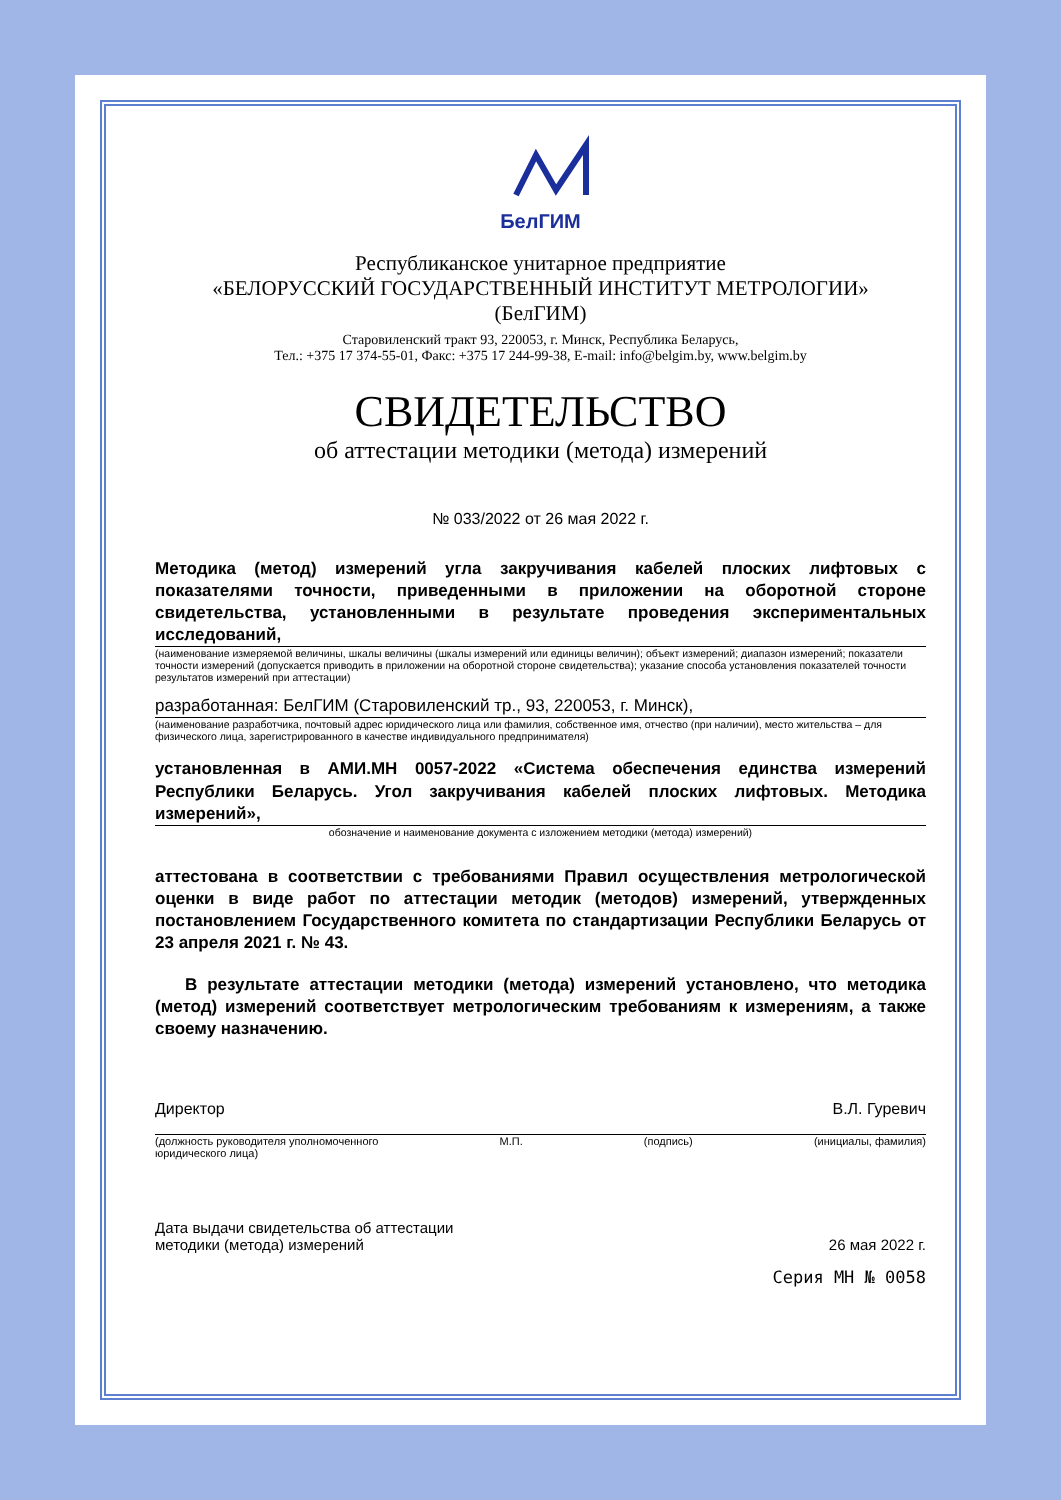БелГИМ
Республиканское унитарное предприятие
«БЕЛОРУССКИЙ ГОСУДАРСТВЕННЫЙ ИНСТИТУТ МЕТРОЛОГИИ»
(БелГИМ)
Старовиленский тракт 93, 220053, г. Минск, Республика Беларусь,
Тел.: +375 17 374-55-01, Факс: +375 17 244-99-38, E-mail: info@belgim.by, www.belgim.by
СВИДЕТЕЛЬСТВО
об аттестации методики (метода) измерений
№ 033/2022 от 26 мая 2022 г.
Методика (метод) измерений угла закручивания кабелей плоских лифтовых с показателями точности, приведенными в приложении на оборотной стороне свидетельства, установленными в результате проведения экспериментальных исследований,
(наименование измеряемой величины, шкалы величины (шкалы измерений или единицы величин); объект измерений; диапазон измерений; показатели точности измерений (допускается приводить в приложении на оборотной стороне свидетельства); указание способа установления показателей точности результатов измерений при аттестации)
разработанная: БелГИМ (Старовиленский тр., 93, 220053, г. Минск),
(наименование разработчика, почтовый адрес юридического лица или фамилия, собственное имя, отчество (при наличии), место жительства – для физического лица, зарегистрированного в качестве индивидуального предпринимателя)
установленная в АМИ.МН 0057-2022 «Система обеспечения единства измерений Республики Беларусь. Угол закручивания кабелей плоских лифтовых. Методика измерений»,
обозначение и наименование документа с изложением методики (метода) измерений)
аттестована в соответствии с требованиями Правил осуществления метрологической оценки в виде работ по аттестации методик (методов) измерений, утвержденных постановлением Государственного комитета по стандартизации Республики Беларусь от 23 апреля 2021 г. № 43.
В результате аттестации методики (метода) измерений установлено, что методика (метод) измерений соответствует метрологическим требованиям к измерениям, а также своему назначению.
Директор В.Л. Гуревич
(должность руководителя уполномоченного
юридического лица) М.П. (подпись) (инициалы, фамилия)
Дата выдачи свидетельства об аттестации
методики (метода) измерений 26 мая 2022 г.
Серия МН № 0058